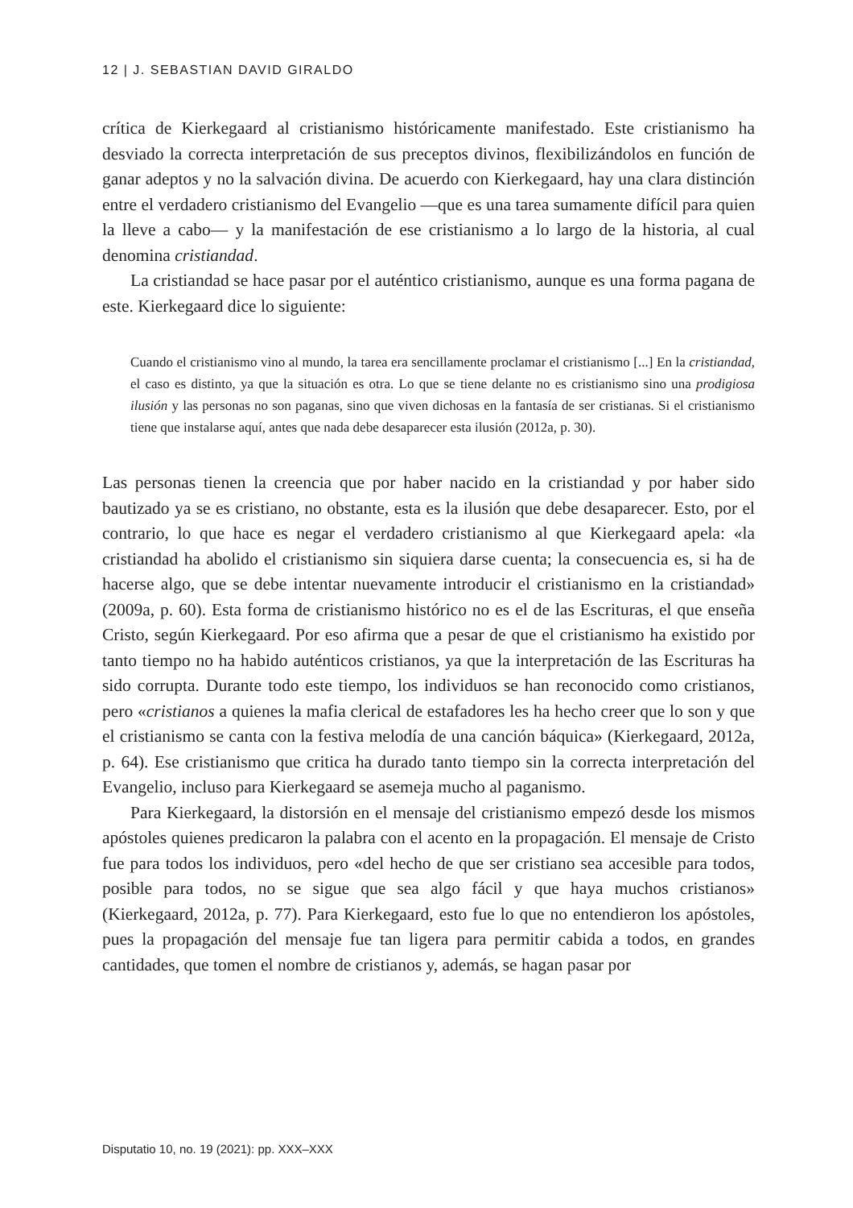12 | J. SEBASTIAN DAVID GIRALDO
crítica de Kierkegaard al cristianismo históricamente manifestado. Este cristianismo ha desviado la correcta interpretación de sus preceptos divinos, flexibilizándolos en función de ganar adeptos y no la salvación divina. De acuerdo con Kierkegaard, hay una clara distinción entre el verdadero cristianismo del Evangelio —que es una tarea sumamente difícil para quien la lleve a cabo— y la manifestación de ese cristianismo a lo largo de la historia, al cual denomina cristiandad.
La cristiandad se hace pasar por el auténtico cristianismo, aunque es una forma pagana de este. Kierkegaard dice lo siguiente:
Cuando el cristianismo vino al mundo, la tarea era sencillamente proclamar el cristianismo [...] En la cristiandad, el caso es distinto, ya que la situación es otra. Lo que se tiene delante no es cristianismo sino una prodigiosa ilusión y las personas no son paganas, sino que viven dichosas en la fantasía de ser cristianas. Si el cristianismo tiene que instalarse aquí, antes que nada debe desaparecer esta ilusión (2012a, p. 30).
Las personas tienen la creencia que por haber nacido en la cristiandad y por haber sido bautizado ya se es cristiano, no obstante, esta es la ilusión que debe desaparecer. Esto, por el contrario, lo que hace es negar el verdadero cristianismo al que Kierkegaard apela: «la cristiandad ha abolido el cristianismo sin siquiera darse cuenta; la consecuencia es, si ha de hacerse algo, que se debe intentar nuevamente introducir el cristianismo en la cristiandad» (2009a, p. 60). Esta forma de cristianismo histórico no es el de las Escrituras, el que enseña Cristo, según Kierkegaard. Por eso afirma que a pesar de que el cristianismo ha existido por tanto tiempo no ha habido auténticos cristianos, ya que la interpretación de las Escrituras ha sido corrupta. Durante todo este tiempo, los individuos se han reconocido como cristianos, pero «cristianos a quienes la mafia clerical de estafadores les ha hecho creer que lo son y que el cristianismo se canta con la festiva melodía de una canción báquica» (Kierkegaard, 2012a, p. 64). Ese cristianismo que critica ha durado tanto tiempo sin la correcta interpretación del Evangelio, incluso para Kierkegaard se asemeja mucho al paganismo.
Para Kierkegaard, la distorsión en el mensaje del cristianismo empezó desde los mismos apóstoles quienes predicaron la palabra con el acento en la propagación. El mensaje de Cristo fue para todos los individuos, pero «del hecho de que ser cristiano sea accesible para todos, posible para todos, no se sigue que sea algo fácil y que haya muchos cristianos» (Kierkegaard, 2012a, p. 77). Para Kierkegaard, esto fue lo que no entendieron los apóstoles, pues la propagación del mensaje fue tan ligera para permitir cabida a todos, en grandes cantidades, que tomen el nombre de cristianos y, además, se hagan pasar por
Disputatio 10, no. 19 (2021): pp. XXX–XXX